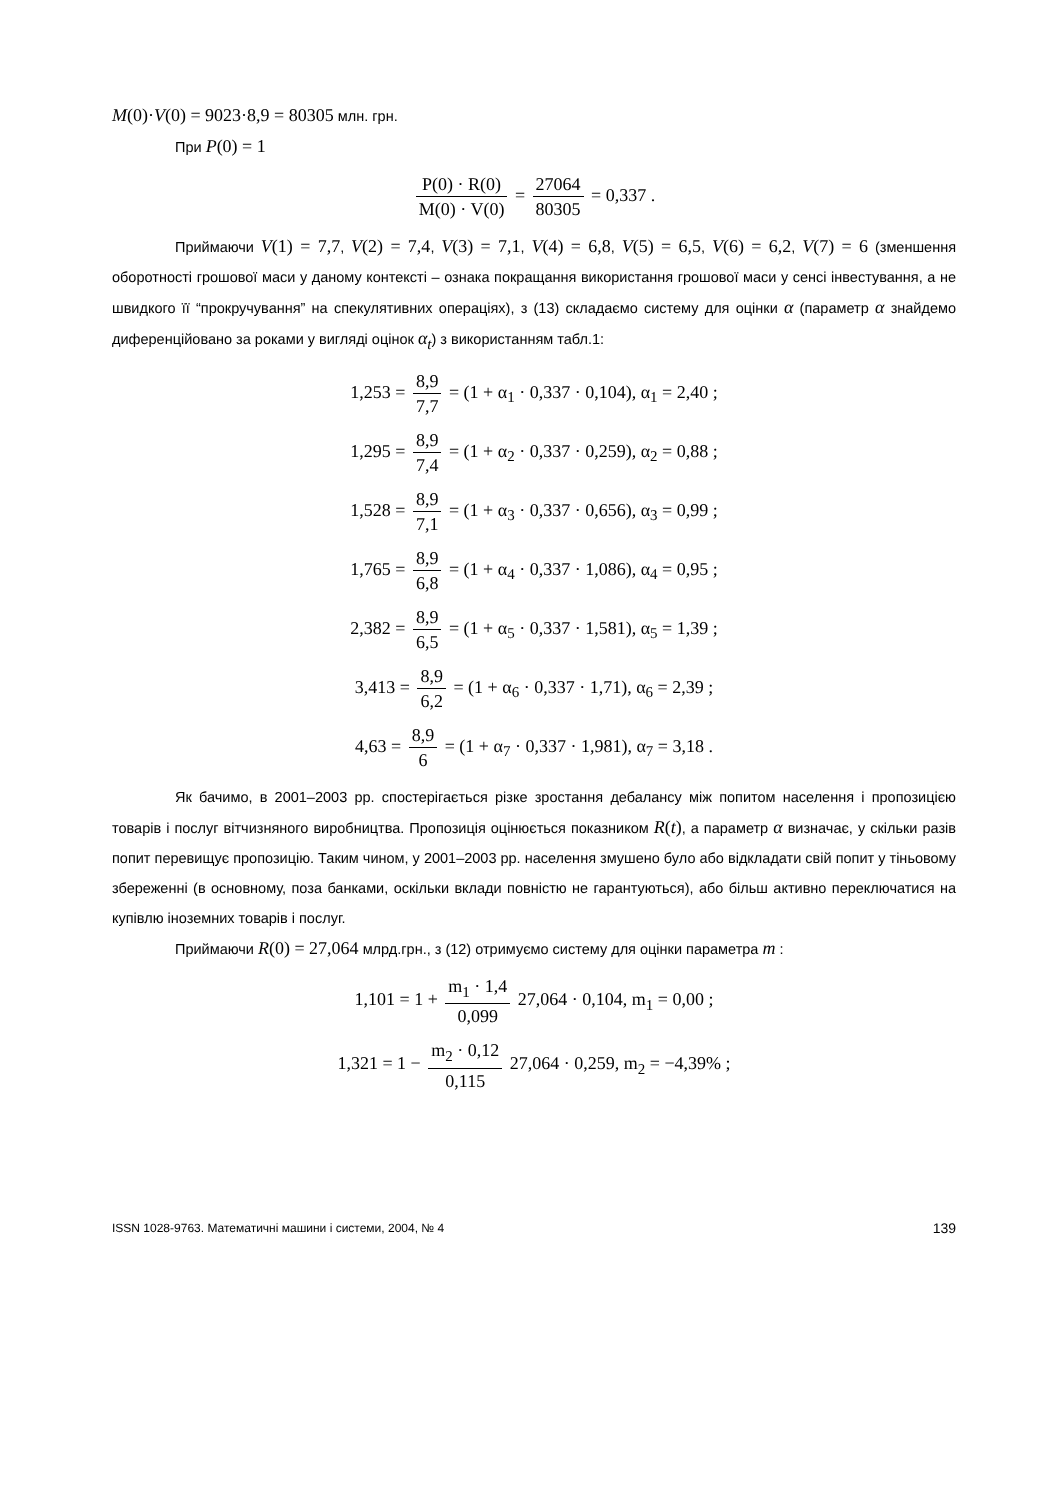M(0)·V(0) = 9023·8,9 = 80305 млн. грн.
При P(0) = 1
P(0) · R(0) M(0) · V(0) = 27064 80305 = 0,337 .
Приймаючи V(1) = 7,7, V(2) = 7,4, V(3) = 7,1, V(4) = 6,8, V(5) = 6,5, V(6) = 6,2, V(7) = 6 (зменшення оборотності грошової маси у даному контексті – ознака покращання використання грошової маси у сенсі інвестування, а не швидкого її “прокручування” на спекулятивних операціях), з (13) складаємо систему для оцінки α (параметр α знайдемо диференційовано за роками у вигляді оцінок α<sub>t</sub>) з використанням табл.1:
1,253 = 8,9 7,7 = (1 + α<sub>1</sub> · 0,337 · 0,104), α<sub>1</sub> = 2,40 ;
1,295 = 8,9 7,4 = (1 + α<sub>2</sub> · 0,337 · 0,259), α<sub>2</sub> = 0,88 ;
1,528 = 8,9 7,1 = (1 + α<sub>3</sub> · 0,337 · 0,656), α<sub>3</sub> = 0,99 ;
1,765 = 8,9 6,8 = (1 + α<sub>4</sub> · 0,337 · 1,086), α<sub>4</sub> = 0,95 ;
2,382 = 8,9 6,5 = (1 + α<sub>5</sub> · 0,337 · 1,581), α<sub>5</sub> = 1,39 ;
3,413 = 8,9 6,2 = (1 + α<sub>6</sub> · 0,337 · 1,71), α<sub>6</sub> = 2,39 ;
4,63 = 8,9 6 = (1 + α<sub>7</sub> · 0,337 · 1,981), α<sub>7</sub> = 3,18 .
Як бачимо, в 2001–2003 рр. спостерігається різке зростання дебалансу між попитом населення і пропозицією товарів і послуг вітчизняного виробництва. Пропозиція оцінюється показником R(t), а параметр α визначає, у скільки разів попит перевищує пропозицію. Таким чином, у 2001–2003 рр. населення змушено було або відкладати свій попит у тіньовому збереженні (в основному, поза банками, оскільки вклади повністю не гарантуються), або більш активно переключатися на купівлю іноземних товарів і послуг.
Приймаючи R(0) = 27,064 млрд.грн., з (12) отримуємо систему для оцінки параметра m :
1,101 = 1 + m<sub>1</sub> · 1,4 0,099 27,064 · 0,104, m<sub>1</sub> = 0,00 ;
1,321 = 1 − m<sub>2</sub> · 0,12 0,115 27,064 · 0,259, m<sub>2</sub> = −4,39% ;
ISSN 1028-9763. Математичні машини і системи, 2004, № 4 139